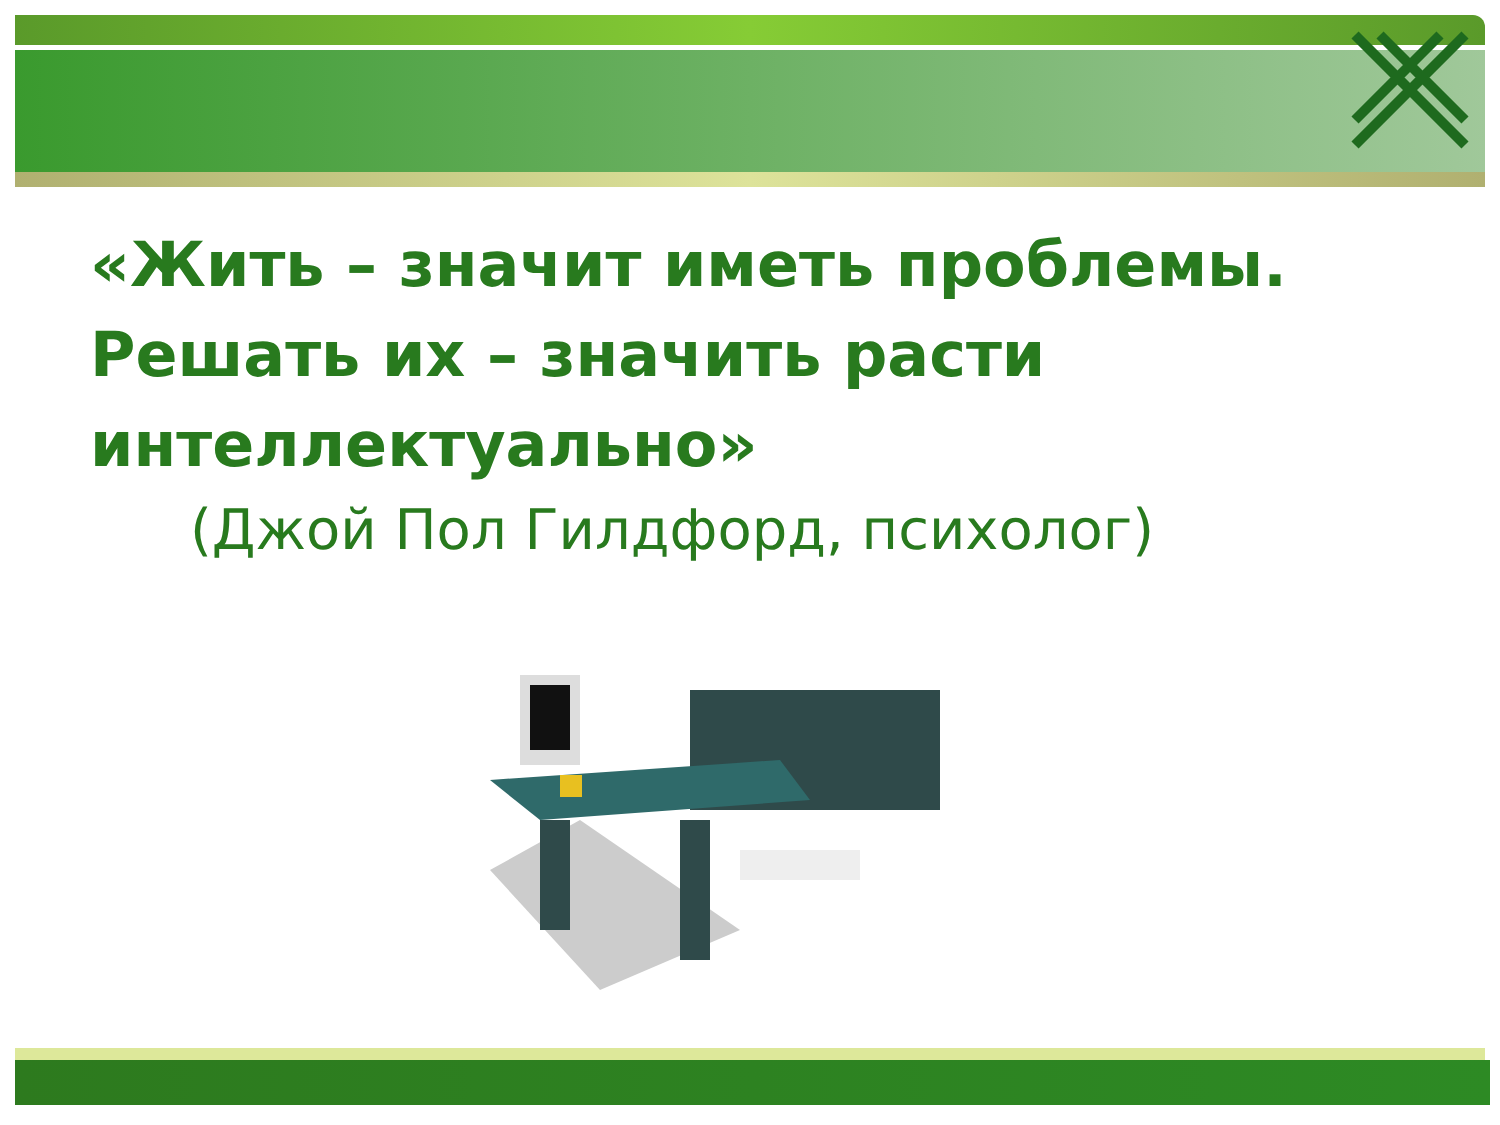«Жить – значит иметь проблемы. Решать их – значить расти интеллектуально»
(Джой Пол Гилдфорд, психолог)